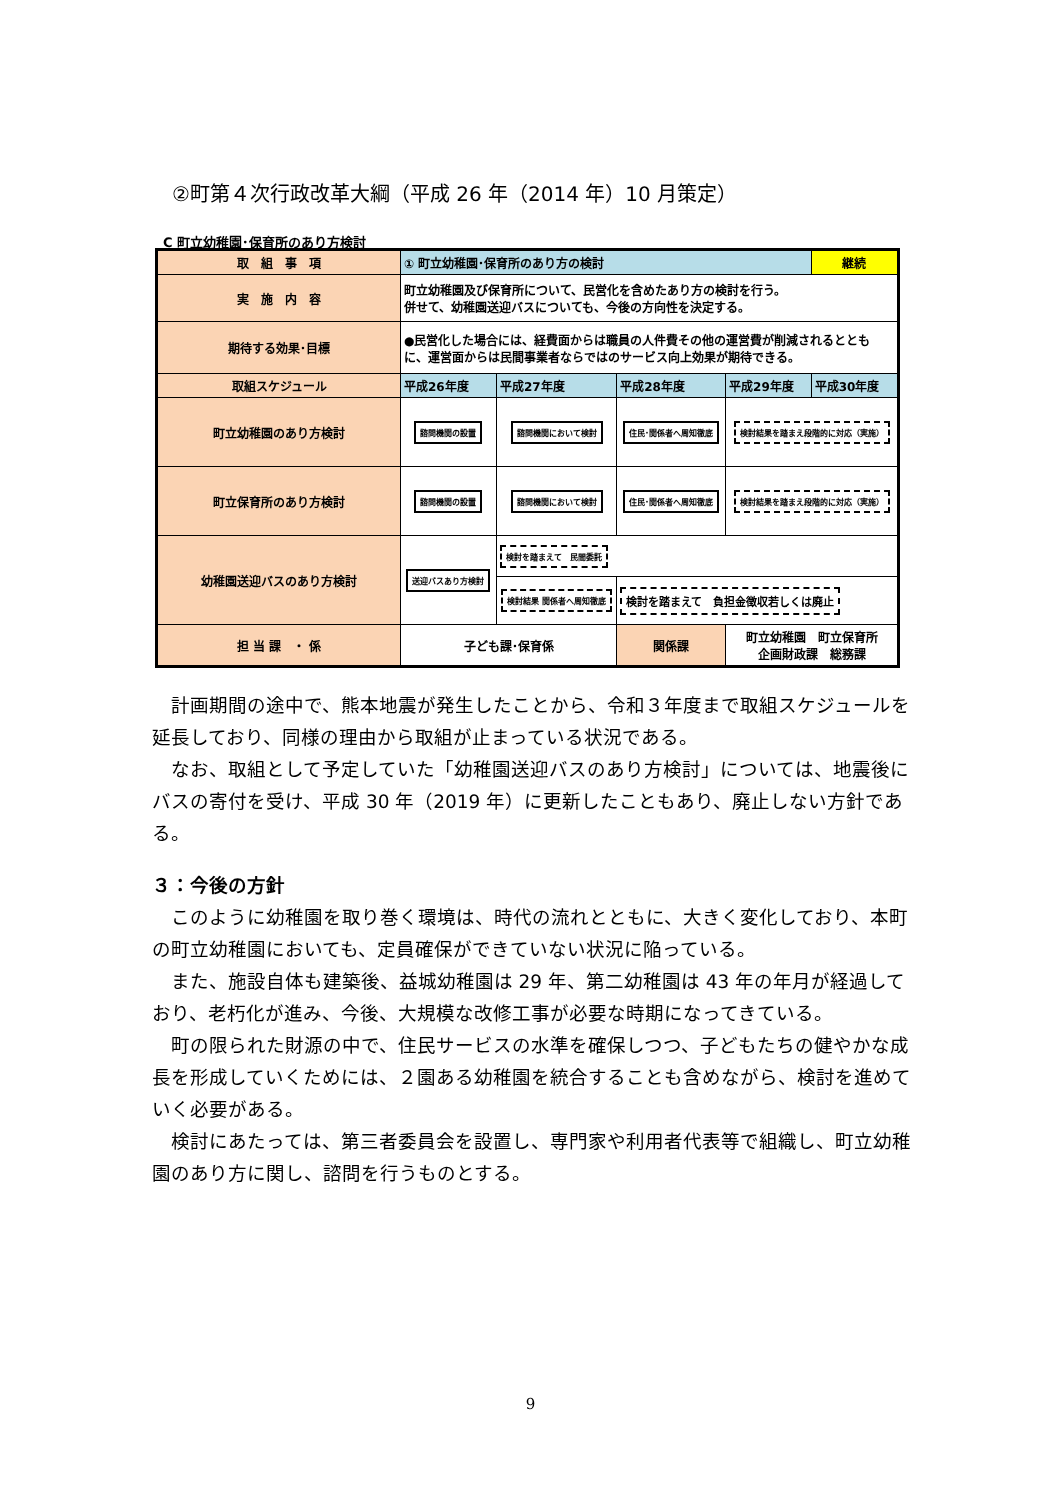②町第４次行政改革大綱（平成 26 年（2014 年）10 月策定）
C 町立幼稚園･保育所のあり方検討
| 取 組 事 項 | ① 町立幼稚園･保育所のあり方の検討 | | | | 継続 |
| 実 施 内 容 | 町立幼稚園及び保育所について、民営化を含めたあり方の検討を行う。 併せて、幼稚園送迎バスについても、今後の方向性を決定する。 | | | | |
| 期待する効果･目標 | ●民営化した場合には、経費面からは職員の人件費その他の運営費が削減されるとともに、運営面からは民間事業者ならではのサービス向上効果が期待できる。 | | | | |
| 取組スケジュール | 平成26年度 | 平成27年度 | 平成28年度 | 平成29年度 | 平成30年度 |
| 町立幼稚園のあり方検討 | 諮問機関の設置 | 諮問機関において検討 | 住民･関係者へ周知徹底 | 検討結果を踏まえ段階的に対応（実施） | |
| 町立保育所のあり方検討 | 諮問機関の設置 | 諮問機関において検討 | 住民･関係者へ周知徹底 | 検討結果を踏まえ段階的に対応（実施） | |
| 幼稚園送迎バスのあり方検討 | 送迎バスあり方検討 | 検討を踏まえて 民間委託 | | | |
| | | 検討結果 関係者へ周知徹底 | 検討を踏まえて 負担金徴収若しくは廃止 | | |
| 担 当 課 ・ 係 | 子ども課･保育係 | | 関係課 | 町立幼稚園 町立保育所 企画財政課 総務課 | |
計画期間の途中で、熊本地震が発生したことから、令和３年度まで取組スケジュールを延長しており、同様の理由から取組が止まっている状況である。
なお、取組として予定していた「幼稚園送迎バスのあり方検討」については、地震後にバスの寄付を受け、平成 30 年（2019 年）に更新したこともあり、廃止しない方針である。
３：今後の方針
このように幼稚園を取り巻く環境は、時代の流れとともに、大きく変化しており、本町の町立幼稚園においても、定員確保ができていない状況に陥っている。
また、施設自体も建築後、益城幼稚園は 29 年、第二幼稚園は 43 年の年月が経過しており、老朽化が進み、今後、大規模な改修工事が必要な時期になってきている。
町の限られた財源の中で、住民サービスの水準を確保しつつ、子どもたちの健やかな成長を形成していくためには、２園ある幼稚園を統合することも含めながら、検討を進めていく必要がある。
検討にあたっては、第三者委員会を設置し、専門家や利用者代表等で組織し、町立幼稚園のあり方に関し、諮問を行うものとする。
9